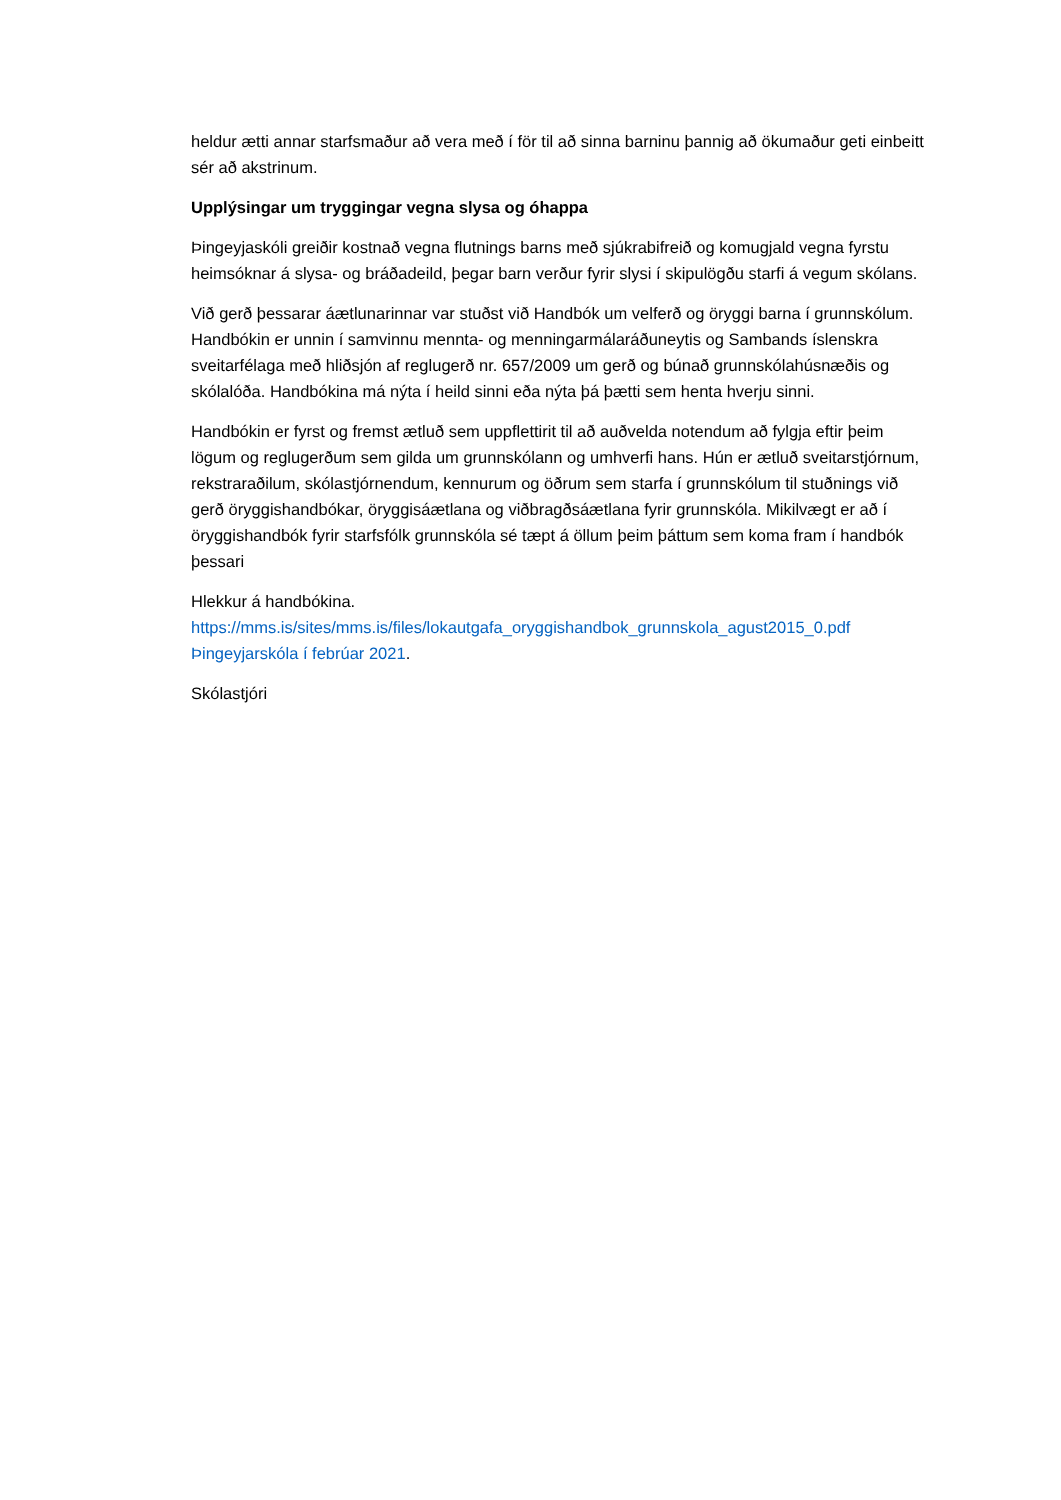heldur ætti annar starfsmaður að vera með í för til að sinna barninu þannig að ökumaður geti einbeitt sér að akstrinum.
Upplýsingar um tryggingar vegna slysa og óhappa
Þingeyjaskóli greiðir kostnað vegna flutnings barns með sjúkrabifreið og komugjald vegna fyrstu heimsóknar á slysa- og bráðadeild, þegar barn verður fyrir slysi í skipulögðu starfi á vegum skólans.
Við gerð þessarar áætlunarinnar var stuðst við Handbók um velferð og öryggi barna í grunnskólum. Handbókin er unnin í samvinnu mennta- og menningarmálaráðuneytis og Sambands íslenskra sveitarfélaga með hliðsjón af reglugerð nr. 657/2009 um gerð og búnað grunnskólahúsnæðis og skólalóða. Handbókina má nýta í heild sinni eða nýta þá þætti sem henta hverju sinni.
Handbókin er fyrst og fremst ætluð sem uppflettirit til að auðvelda notendum að fylgja eftir þeim lögum og reglugerðum sem gilda um grunnskólann og umhverfi hans. Hún er ætluð sveitarstjórnum, rekstraraðilum, skólastjórnendum, kennurum og öðrum sem starfa í grunnskólum til stuðnings við gerð öryggishandbókar, öryggisáætlana og viðbragðsáætlana fyrir grunnskóla. Mikilvægt er að í öryggishandbók fyrir starfsfólk grunnskóla sé tæpt á öllum þeim þáttum sem koma fram í handbók þessari
Hlekkur á handbókina.
https://mms.is/sites/mms.is/files/lokautgafa_oryggishandbok_grunnskola_agust2015_0.pdf Þingeyjarskóla í febrúar 2021.
Skólastjóri